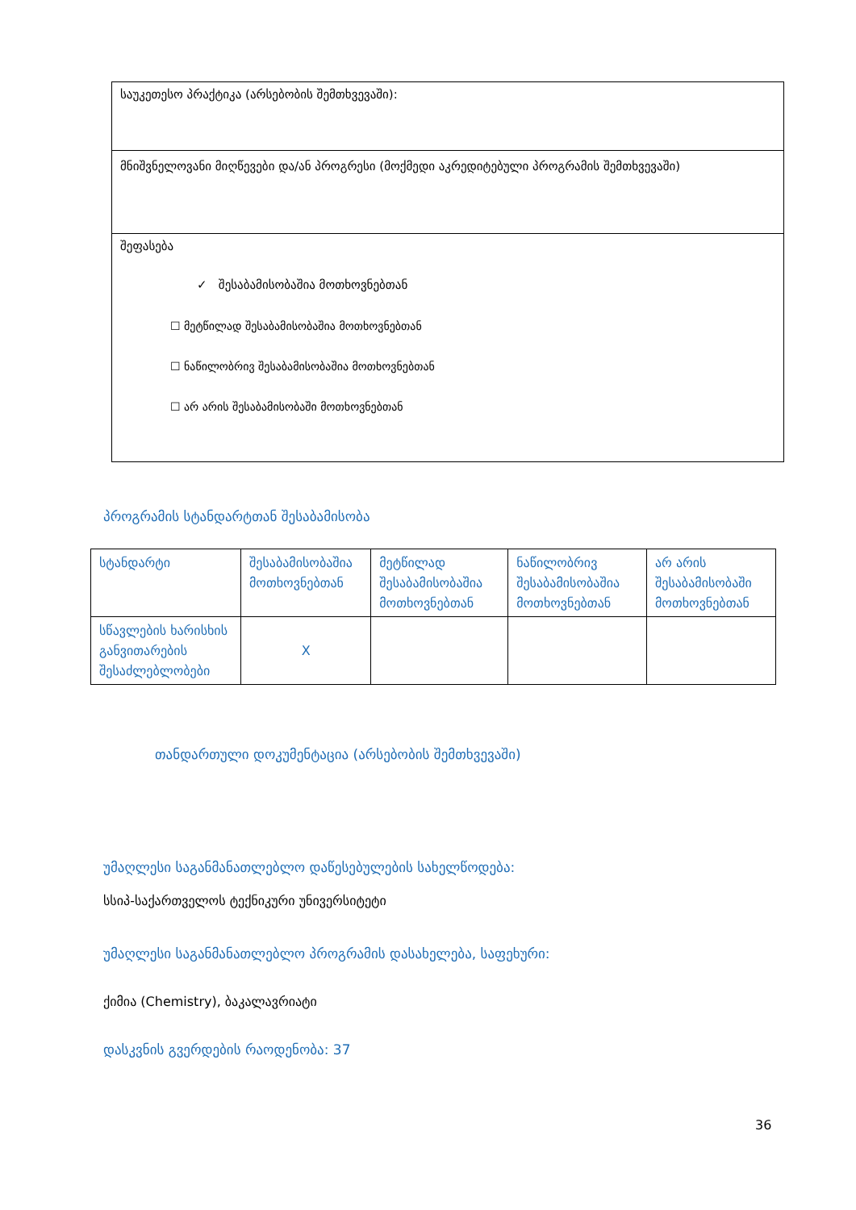საუკეთესო პრაქტიკა (არსებობის შემთხვევაში):
მნიშვნელოვანი მიღწევები და/ან პროგრესი (მოქმედი აკრედიტებული პროგრამის შემთხვევაში)
შეფასება
✓ შესაბამისობაშია მოთხოვნებთან
☐ მეტწილად შესაბამისობაშია მოთხოვნებთან
☐ ნაწილობრივ შესაბამისობაშია მოთხოვნებთან
☐ არ არის შესაბამისობაში მოთხოვნებთან
პროგრამის სტანდარტთან შესაბამისობა
| სტანდარტი | შესაბამისობაშია მოთხოვნებთან | მეტწილად შესაბამისობაშია მოთხოვნებთან | ნაწილობრივ შესაბამისობაშია მოთხოვნებთან | არ არის შესაბამისობაში მოთხოვნებთან |
| სწავლების ხარისხის განვითარების შესაძლებლობები | X | | | |
თანდართული დოკუმენტაცია (არსებობის შემთხვევაში)
უმაღლესი საგანმანათლებლო დაწესებულების სახელწოდება:
სსიპ-საქართველოს ტექნიკური უნივერსიტეტი
უმაღლესი საგანმანათლებლო პროგრამის დასახელება, საფეხური:
ქიმია (Chemistry), ბაკალავრიატი
დასკვნის გვერდების რაოდენობა: 37
36